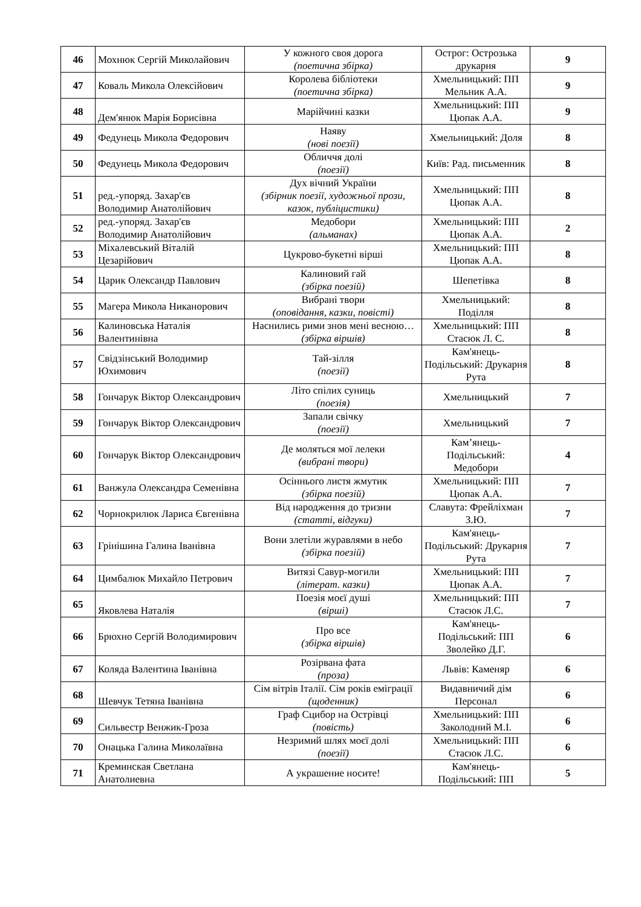| 46 | Мохнюк Сергій Миколайович | У кожного своя дорога (поетична збірка) | Острог: Острозька друкарня | 9 |
| 47 | Коваль Микола Олексійович | Королева бібліотеки (поетична збірка) | Хмельницький: ПП Мельник А.А. | 9 |
| 48 | Дем'янюк Марія Борисівна | Марійчині казки | Хмельницький: ПП Цюпак А.А. | 9 |
| 49 | Федунець Микола Федорович | Наяву (нові поезії) | Хмельницький: Доля | 8 |
| 50 | Федунець Микола Федорович | Обличчя долі (поезії) | Київ: Рад. письменник | 8 |
| 51 | ред.-упоряд. Захар'єв Володимир Анатолійович | Дух вічний України (збірник поезії, художньої прози, казок, публіцистики) | Хмельницький: ПП Цюпак А.А. | 8 |
| 52 | ред.-упоряд. Захар'єв Володимир Анатолійович | Медобори (альманах) | Хмельницький: ПП Цюпак А.А. | 2 |
| 53 | Міхалевський Віталій Цезарійович | Цукрово-букетні вірші | Хмельницький: ПП Цюпак А.А. | 8 |
| 54 | Царик Олександр Павлович | Калиновий гай (збірка поезій) | Шепетівка | 8 |
| 55 | Магера Микола Никанорович | Вибрані твори (оповідання, казки, повісті) | Хмельницький: Поділля | 8 |
| 56 | Калиновська Наталія Валентинівна | Наснились рими знов мені весною… (збірка віршів) | Хмельницький: ПП Стасюк Л. С. | 8 |
| 57 | Свідзінський Володимир Юхимович | Тай-зілля (поезії) | Кам'янець-Подільський: Друкарня Рута | 8 |
| 58 | Гончарук Віктор Олександрович | Літо спілих суниць (поезія) | Хмельницький | 7 |
| 59 | Гончарук Віктор Олександрович | Запали свічку (поезії) | Хмельницький | 7 |
| 60 | Гончарук Віктор Олександрович | Де моляться мої лелеки (вибрані твори) | Кам’янець-Подільський: Медобори | 4 |
| 61 | Ванжула Олександра Семенівна | Осіннього листя жмутик (збірка поезій) | Хмельницький: ПП Цюпак А.А. | 7 |
| 62 | Чорнокрилюк Лариса Євгенівна | Від народження до тризни (статті, відгуки) | Славута: Фрейліхман З.Ю. | 7 |
| 63 | Грінішина Галина Іванівна | Вони злетіли журавлями в небо (збірка поезій) | Кам'янець-Подільський: Друкарня Рута | 7 |
| 64 | Цимбалюк Михайло Петрович | Витязі Савур-могили (літерат. казки) | Хмельницький: ПП Цюпак А.А. | 7 |
| 65 | Яковлева Наталія | Поезія моєї душі (вірші) | Хмельницький: ПП Стасюк Л.С. | 7 |
| 66 | Брюхно Сергій Володимирович | Про все (збірка віршів) | Кам'янець-Подільський: ПП Зволейко Д.Г. | 6 |
| 67 | Коляда Валентина Іванівна | Розірвана фата (проза) | Львів: Каменяр | 6 |
| 68 | Шевчук Тетяна Іванівна | Сім вітрів Італії. Сім років еміграції (щоденник) | Видавничий дім Персонал | 6 |
| 69 | Сильвестр Венжик-Гроза | Граф Сцибор на Острівці (повість) | Хмельницький: ПП Заколодний М.І. | 6 |
| 70 | Онацька Галина Миколаївна | Незримий шлях моєї долі (поезії) | Хмельницький: ПП Стасюк Л.С. | 6 |
| 71 | Креминская Светлана Анатолиевна | А украшение носите! | Кам'янець-Подільський: ПП | 5 |